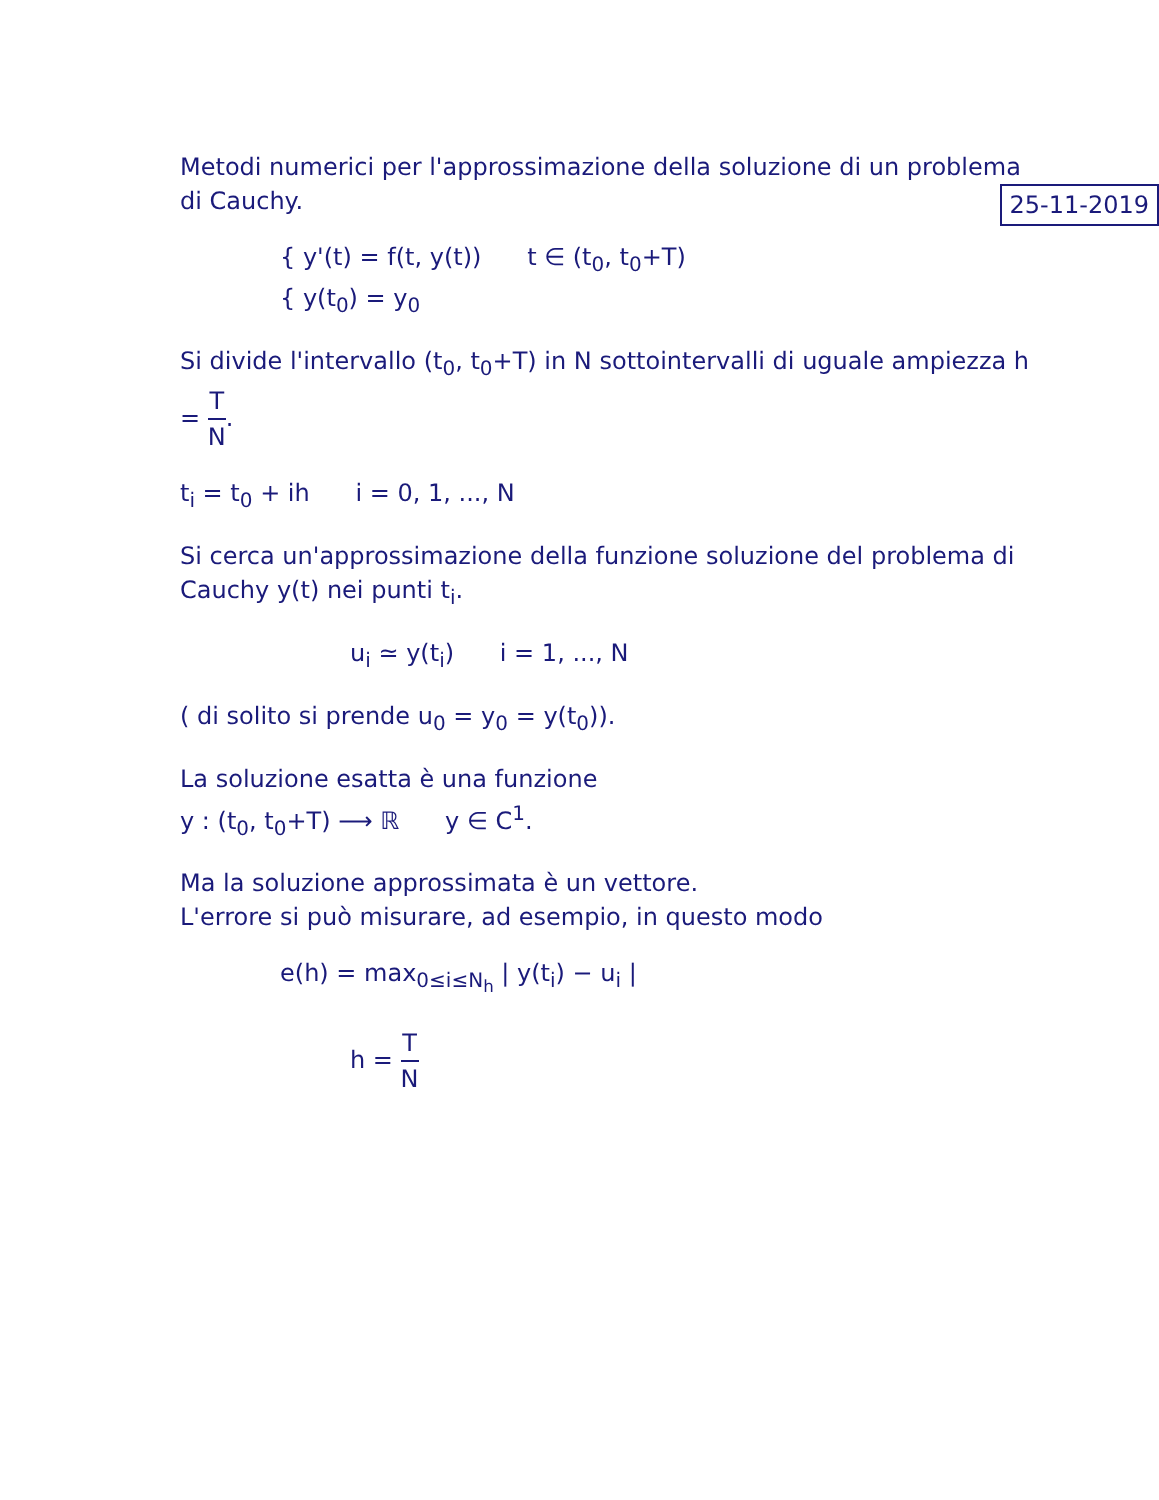Metodi numerici per l'approssimazione della soluzione di un problema di Cauchy. 25-11-2019
{ y'(t) = f(t, y(t)) t ∈ (t<sub>0</sub>, t<sub>0</sub>+T)
{ y(t<sub>0</sub>) = y<sub>0</sub>
Si divide l'intervallo (t<sub>0</sub>, t<sub>0</sub>+T) in N sottointervalli di uguale ampiezza h = T N.
t<sub>i</sub> = t<sub>0</sub> + ih i = 0, 1, ..., N
Si cerca un'approssimazione della funzione soluzione del problema di Cauchy y(t) nei punti t<sub>i</sub>.
u<sub>i</sub> ≃ y(t<sub>i</sub>) i = 1, ..., N
( di solito si prende u<sub>0</sub> = y<sub>0</sub> = y(t<sub>0</sub>)).
La soluzione esatta è una funzione
y : (t<sub>0</sub>, t<sub>0</sub>+T) ⟶ ℝ y ∈ C<sup>1</sup>.
Ma la soluzione approssimata è un vettore.
L'errore si può misurare, ad esempio, in questo modo
e(h) = max<sub>0≤i≤N<sub>h</sub></sub> | y(t<sub>i</sub>) − u<sub>i</sub> |
h = T N